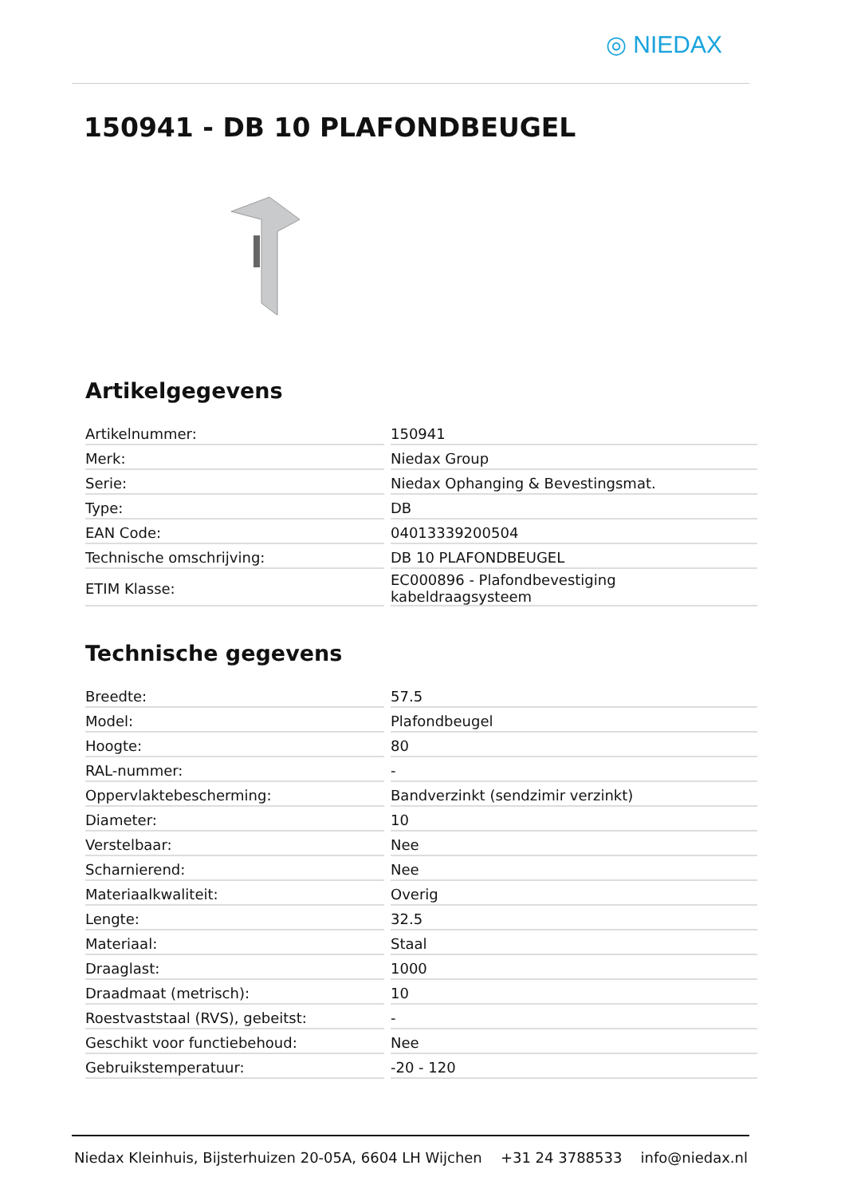◎ NIEDAX
150941 - DB 10 PLAFONDBEUGEL
Artikelgegevens
| Artikelnummer: | | 150941 |
| Merk: | | Niedax Group |
| Serie: | | Niedax Ophanging & Bevestingsmat. |
| Type: | | DB |
| EAN Code: | | 04013339200504 |
| Technische omschrijving: | | DB 10 PLAFONDBEUGEL |
| ETIM Klasse: | | EC000896 - Plafondbevestiging kabeldraagsysteem |
Technische gegevens
| Breedte: | | 57.5 |
| Model: | | Plafondbeugel |
| Hoogte: | | 80 |
| RAL-nummer: | | - |
| Oppervlaktebescherming: | | Bandverzinkt (sendzimir verzinkt) |
| Diameter: | | 10 |
| Verstelbaar: | | Nee |
| Scharnierend: | | Nee |
| Materiaalkwaliteit: | | Overig |
| Lengte: | | 32.5 |
| Materiaal: | | Staal |
| Draaglast: | | 1000 |
| Draadmaat (metrisch): | | 10 |
| Roestvaststaal (RVS), gebeitst: | | - |
| Geschikt voor functiebehoud: | | Nee |
| Gebruikstemperatuur: | | -20 - 120 |
Niedax Kleinhuis, Bijsterhuizen 20-05A, 6604 LH Wijchen +31 24 3788533 info@niedax.nl